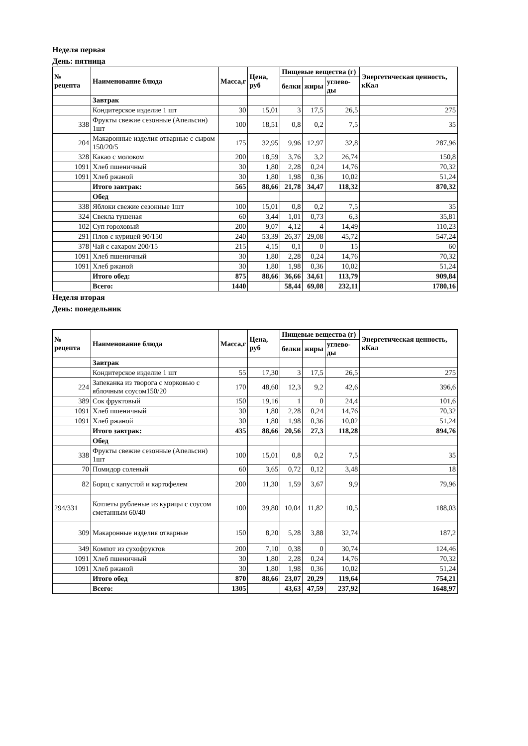Неделя первая
День: пятница
| № рецепта | Наименование блюда | Масса,г | Цена, руб | Пищевые вещества (г) | | | Энергетическая ценность, кКал |
| --- | --- | --- | --- | --- | --- | --- | --- |
| | | | | белки | жиры | углево-ды | |
| | Завтрак | | | | | | |
| | Кондитерское изделие 1 шт | 30 | 15,01 | 3 | 17,5 | 26,5 | 275 |
| 338 | Фрукты свежие сезонные (Апельсин) 1шт | 100 | 18,51 | 0,8 | 0,2 | 7,5 | 35 |
| 204 | Макаронные изделия отварные с сыром 150/20/5 | 175 | 32,95 | 9,96 | 12,97 | 32,8 | 287,96 |
| 328 | Какао с молоком | 200 | 18,59 | 3,76 | 3,2 | 26,74 | 150,8 |
| 1091 | Хлеб пшеничный | 30 | 1,80 | 2,28 | 0,24 | 14,76 | 70,32 |
| 1091 | Хлеб ржаной | 30 | 1,80 | 1,98 | 0,36 | 10,02 | 51,24 |
| | Итого завтрак: | 565 | 88,66 | 21,78 | 34,47 | 118,32 | 870,32 |
| | Обед | | | | | | |
| 338 | Яблоки свежие сезонные 1шт | 100 | 15,01 | 0,8 | 0,2 | 7,5 | 35 |
| 324 | Свекла тушеная | 60 | 3,44 | 1,01 | 0,73 | 6,3 | 35,81 |
| 102 | Суп гороховый | 200 | 9,07 | 4,12 | 4 | 14,49 | 110,23 |
| 291 | Плов с курицей 90/150 | 240 | 53,39 | 26,37 | 29,08 | 45,72 | 547,24 |
| 378 | Чай с сахаром 200/15 | 215 | 4,15 | 0,1 | 0 | 15 | 60 |
| 1091 | Хлеб пшеничный | 30 | 1,80 | 2,28 | 0,24 | 14,76 | 70,32 |
| 1091 | Хлеб ржаной | 30 | 1,80 | 1,98 | 0,36 | 10,02 | 51,24 |
| | Итого обед: | 875 | 88,66 | 36,66 | 34,61 | 113,79 | 909,84 |
| | Всего: | 1440 | | 58,44 | 69,08 | 232,11 | 1780,16 |
Неделя вторая
День: понедельник
| № рецепта | Наименование блюда | Масса,г | Цена, руб | Пищевые вещества (г) | | | Энергетическая ценность, кКал |
| --- | --- | --- | --- | --- | --- | --- | --- |
| | | | | белки | жиры | углево-ды | |
| | Завтрак | | | | | | |
| | Кондитерское изделие 1 шт | 55 | 17,30 | 3 | 17,5 | 26,5 | 275 |
| 224 | Запеканка из творога с морковью с яблочным соусом150/20 | 170 | 48,60 | 12,3 | 9,2 | 42,6 | 396,6 |
| 389 | Сок фруктовый | 150 | 19,16 | 1 | 0 | 24,4 | 101,6 |
| 1091 | Хлеб пшеничный | 30 | 1,80 | 2,28 | 0,24 | 14,76 | 70,32 |
| 1091 | Хлеб ржаной | 30 | 1,80 | 1,98 | 0,36 | 10,02 | 51,24 |
| | Итого завтрак: | 435 | 88,66 | 20,56 | 27,3 | 118,28 | 894,76 |
| | Обед | | | | | | |
| 338 | Фрукты свежие сезонные (Апельсин) 1шт | 100 | 15,01 | 0,8 | 0,2 | 7,5 | 35 |
| 70 | Помидор соленый | 60 | 3,65 | 0,72 | 0,12 | 3,48 | 18 |
| 82 | Борщ с капустой и картофелем | 200 | 11,30 | 1,59 | 3,67 | 9,9 | 79,96 |
| 294/331 | Котлеты рубленые из курицы с соусом сметанным 60/40 | 100 | 39,80 | 10,04 | 11,82 | 10,5 | 188,03 |
| 309 | Макаронные изделия отварные | 150 | 8,20 | 5,28 | 3,88 | 32,74 | 187,2 |
| 349 | Компот из сухофруктов | 200 | 7,10 | 0,38 | 0 | 30,74 | 124,46 |
| 1091 | Хлеб пшеничный | 30 | 1,80 | 2,28 | 0,24 | 14,76 | 70,32 |
| 1091 | Хлеб ржаной | 30 | 1,80 | 1,98 | 0,36 | 10,02 | 51,24 |
| | Итого обед | 870 | 88,66 | 23,07 | 20,29 | 119,64 | 754,21 |
| | Всего: | 1305 | | 43,63 | 47,59 | 237,92 | 1648,97 |